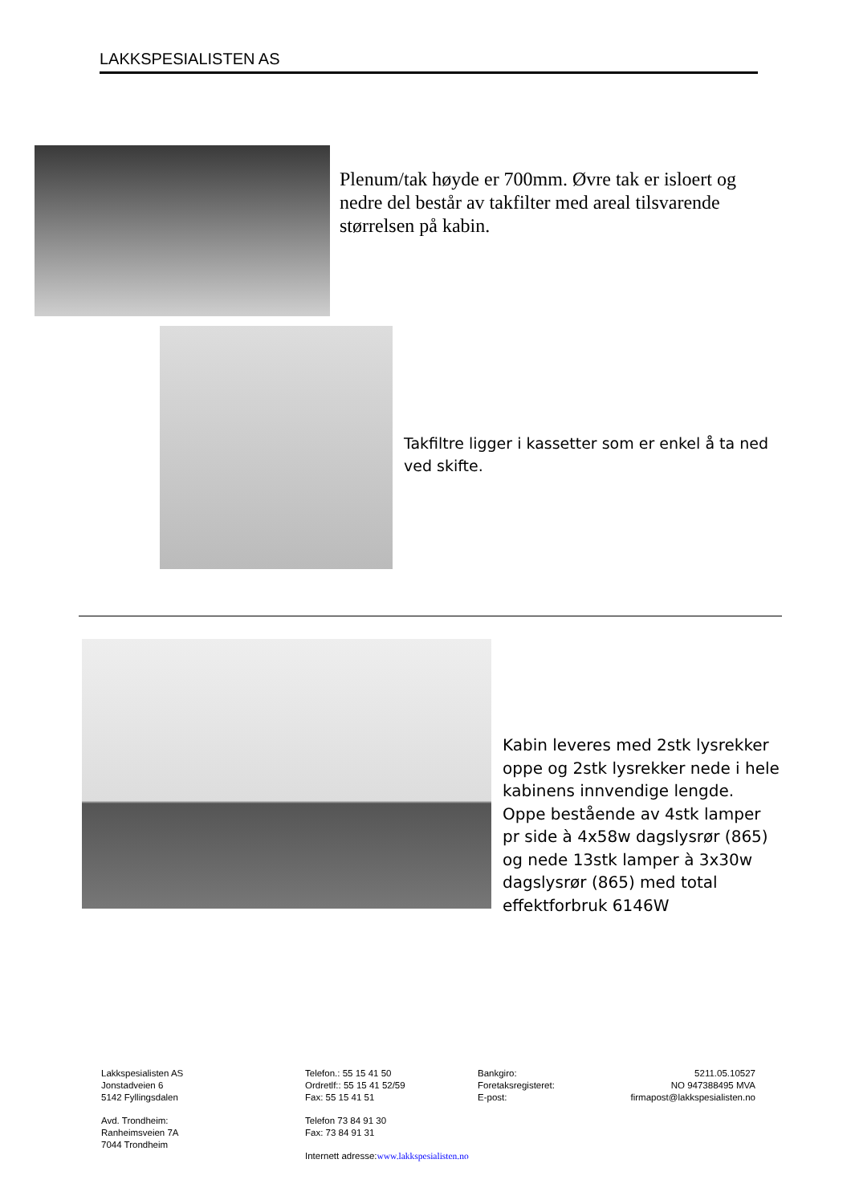LAKKSPESIALISTEN AS
Plenum/tak høyde er 700mm. Øvre tak er isloert og nedre del består av takfilter med areal tilsvarende størrelsen på kabin.
Takfiltre ligger i kassetter som er enkel å ta ned ved skifte.
Kabin leveres med 2stk lysrekker oppe og 2stk lysrekker nede i hele kabinens innvendige lengde. Oppe bestående av 4stk lamper pr side à 4x58w dagslysrør (865) og nede 13stk lamper à 3x30w dagslysrør (865) med total effektforbruk 6146W
Lakkspesialisten AS
Jonstadveien 6
5142 Fyllingsdalen
Avd. Trondheim:
Ranheimsveien 7A
7044 Trondheim
Telefon.: 55 15 41 50
Ordretlf:: 55 15 41 52/59
Fax: 55 15 41 51
Telefon 73 84 91 30
Fax: 73 84 91 31
Internett adresse:www.lakkspesialisten.no
Bankgiro:
Foretaksregisteret:
E-post:
5211.05.10527
NO 947388495 MVA
firmapost@lakkspesialisten.no